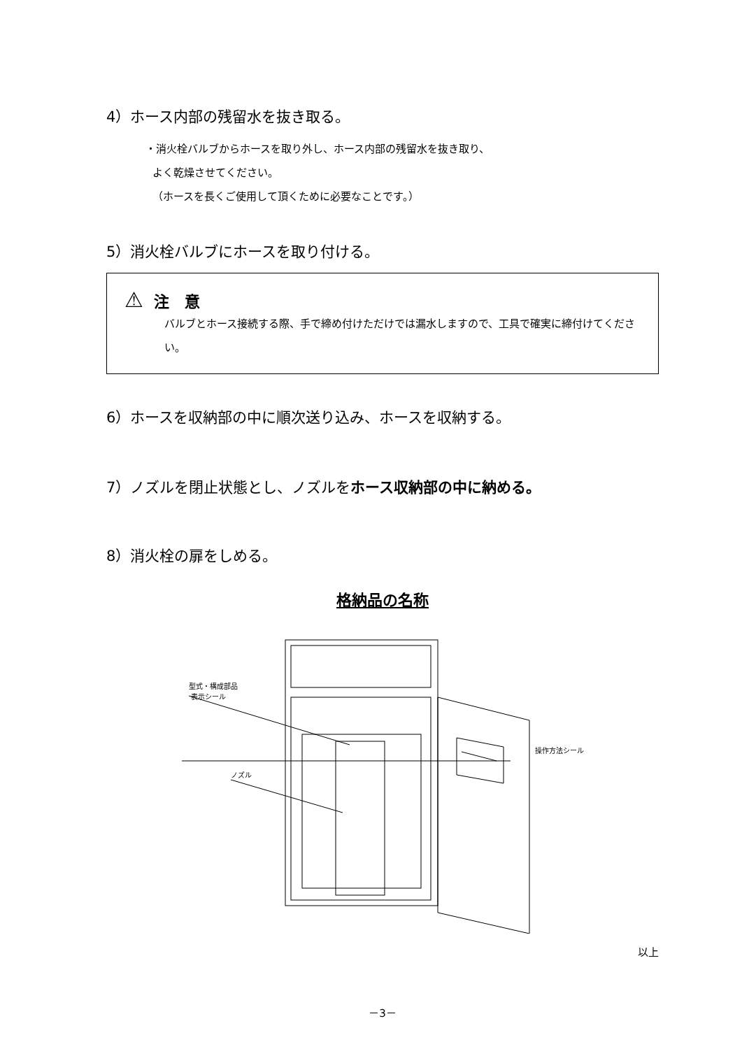4）ホース内部の残留水を抜き取る。
・消火栓バルブからホースを取り外し、ホース内部の残留水を抜き取り、
よく乾燥させてください。
（ホースを長くご使用して頂くために必要なことです。）
5）消火栓バルブにホースを取り付ける。
⚠ 注　意
バルブとホース接続する際、手で締め付けただけでは漏水しますので、工具で確実に締付けてください。
6）ホースを収納部の中に順次送り込み、ホースを収納する。
7）ノズルを閉止状態とし、ノズルをホース収納部の中に納める。
8）消火栓の扉をしめる。
格納品の名称
型式・構成部品
表示シール
ノズル
操作方法シール
以上
－3－